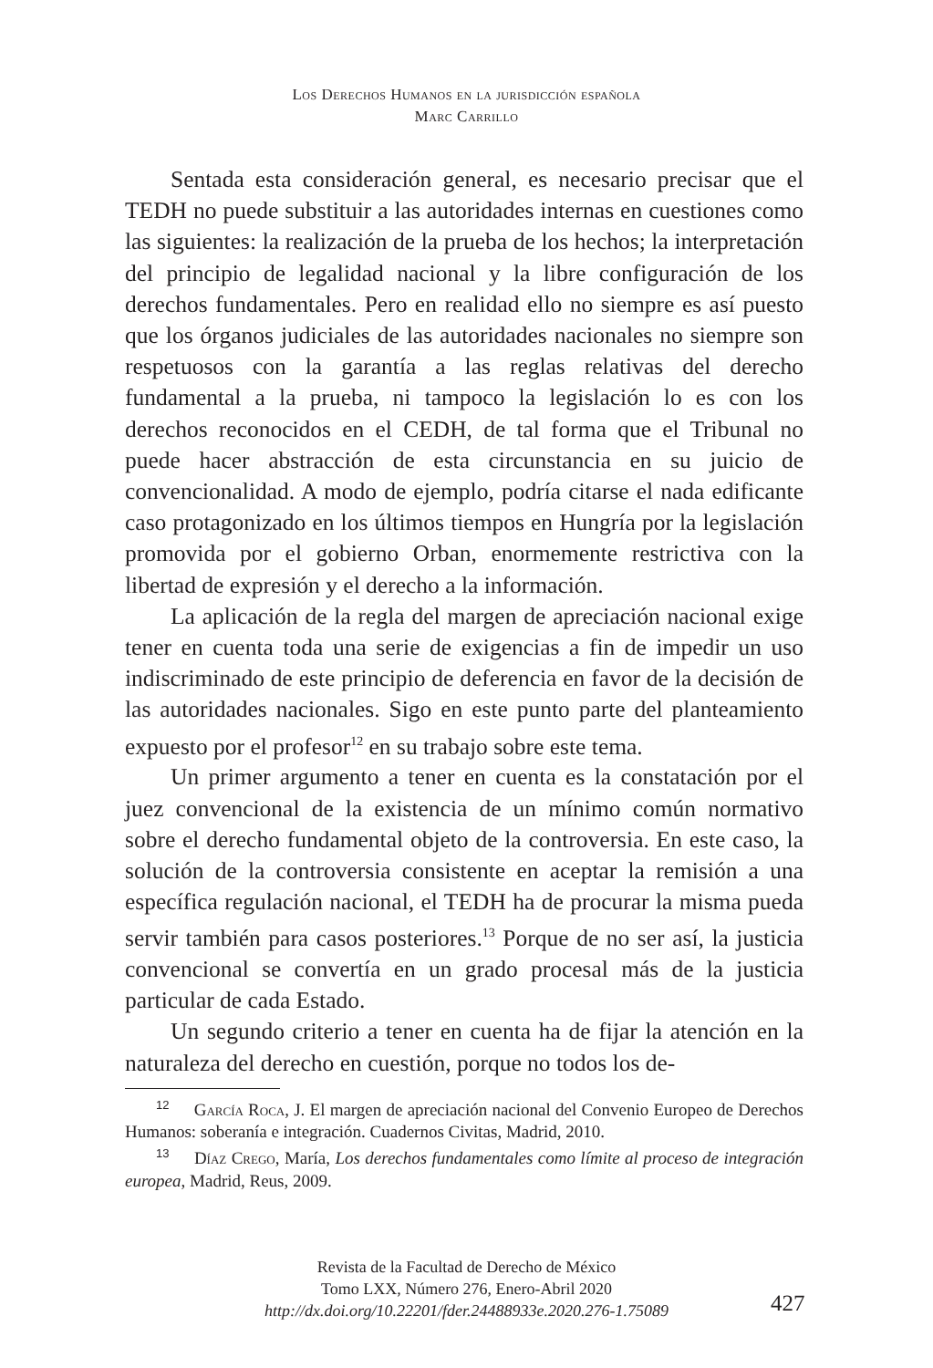Los Derechos Humanos en la jurisdicción española
Marc Carrillo
Sentada esta consideración general, es necesario precisar que el TEDH no puede substituir a las autoridades internas en cuestiones como las siguientes: la realización de la prueba de los hechos; la interpretación del principio de legalidad nacional y la libre configuración de los derechos fundamentales. Pero en realidad ello no siempre es así puesto que los órganos judiciales de las autoridades nacionales no siempre son respetuosos con la garantía a las reglas relativas del derecho fundamental a la prueba, ni tampoco la legislación lo es con los derechos reconocidos en el CEDH, de tal forma que el Tribunal no puede hacer abstracción de esta circunstancia en su juicio de convencionalidad. A modo de ejemplo, podría citarse el nada edificante caso protagonizado en los últimos tiempos en Hungría por la legislación promovida por el gobierno Orban, enormemente restrictiva con la libertad de expresión y el derecho a la información.
La aplicación de la regla del margen de apreciación nacional exige tener en cuenta toda una serie de exigencias a fin de impedir un uso indiscriminado de este principio de deferencia en favor de la decisión de las autoridades nacionales. Sigo en este punto parte del planteamiento expuesto por el profesor<sup>12</sup> en su trabajo sobre este tema.
Un primer argumento a tener en cuenta es la constatación por el juez convencional de la existencia de un mínimo común normativo sobre el derecho fundamental objeto de la controversia. En este caso, la solución de la controversia consistente en aceptar la remisión a una específica regulación nacional, el TEDH ha de procurar la misma pueda servir también para casos posteriores.<sup>13</sup> Porque de no ser así, la justicia convencional se convertía en un grado procesal más de la justicia particular de cada Estado.
Un segundo criterio a tener en cuenta ha de fijar la atención en la naturaleza del derecho en cuestión, porque no todos los de-
<sup>12</sup> García Roca, J. El margen de apreciación nacional del Convenio Europeo de Derechos Humanos: soberanía e integración. Cuadernos Civitas, Madrid, 2010.
<sup>13</sup> Díaz Crego, María, Los derechos fundamentales como límite al proceso de integración europea, Madrid, Reus, 2009.
Revista de la Facultad de Derecho de México
Tomo LXX, Número 276, Enero-Abril 2020
http://dx.doi.org/10.22201/fder.24488933e.2020.276-1.75089
427